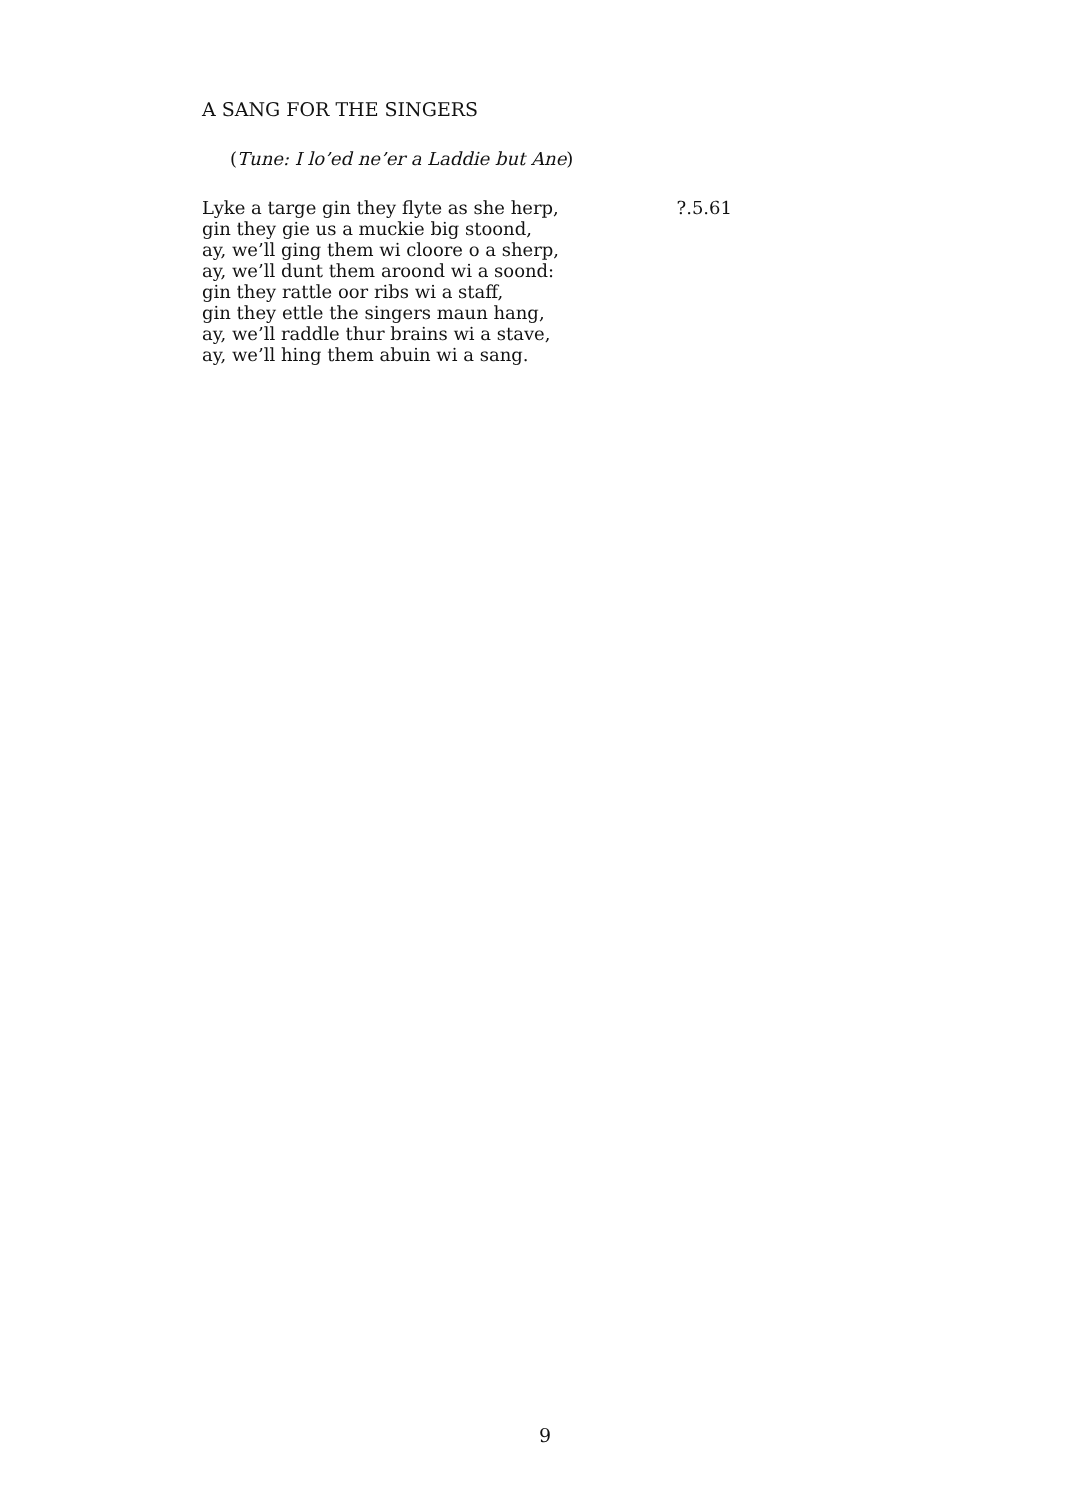A SANG FOR THE SINGERS
(Tune: I lo’ed ne’er a Laddie but Ane)
Lyke a targe gin they flyte as she herp,
gin they gie us a muckie big stoond,
ay, we’ll ging them wi cloore o a sherp,
ay, we’ll dunt them aroond wi a soond:
gin they rattle oor ribs wi a staff,
gin they ettle the singers maun hang,
ay, we’ll raddle thur brains wi a stave,
ay, we’ll hing them abuin wi a sang.
?.5.61
9